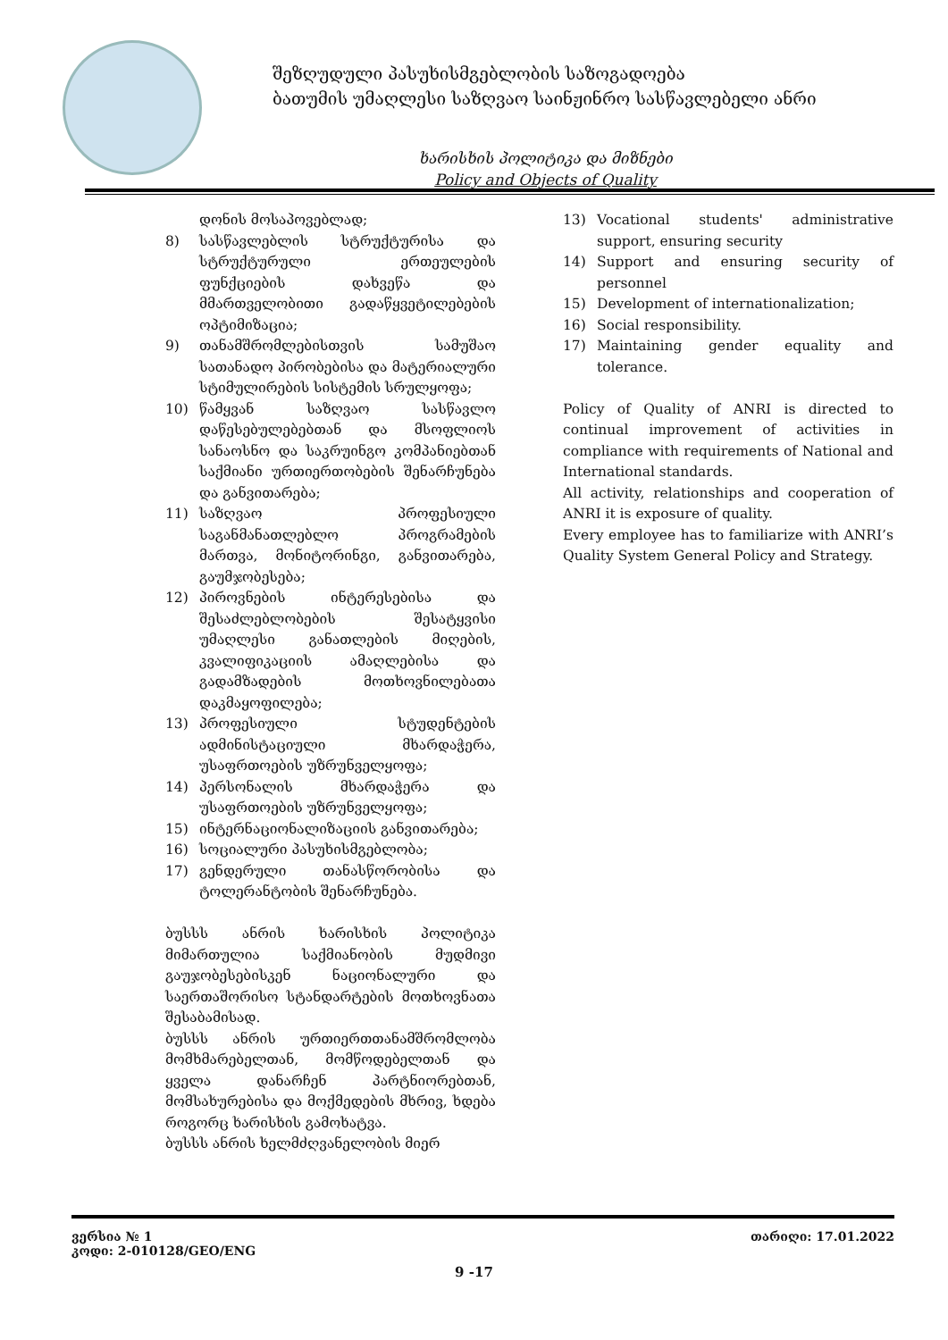შეზღუდული პასუხისმგებლობის საზოგადოება
ბათუმის უმაღლესი საზღვაო საინჟინრო სასწავლებელი ანრი
ხარისხის პოლიტიკა და მიზნები
Policy and Objects of Quality
დონის მოსაპოვებლად;
8) სასწავლებლის სტრუქტურისა და სტრუქტურული ერთეულების ფუნქციების დახვეწა და მმართველობითი გადაწყვეტილებების ოპტიმიზაცია;
9) თანამშრომლებისთვის სამუშაო სათანადო პირობებისა და მატერიალური სტიმულირების სისტემის სრულყოფა;
10) წამყვან საზღვაო სასწავლო დაწესებულებებთან და მსოფლიოს სანაოსნო და საკრუინგო კომპანიებთან საქმიანი ურთიერთობების შენარჩუნება და განვითარება;
11) საზღვაო პროფესიული საგანმანათლებლო პროგრამების მართვა, მონიტორინგი, განვითარება, გაუმჯობესება;
12) პიროვნების ინტერესებისა და შესაძლებლობების შესატყვისი უმაღლესი განათლების მიღების, კვალიფიკაციის ამაღლებისა და გადამზადების მოთხოვნილებათა დაკმაყოფილება;
13) პროფესიული სტუდენტების ადმინისტაციული მხარდაჭერა, უსაფრთოების უზრუნველყოფა;
14) პერსონალის მხარდაჭერა და უსაფრთოების უზრუნველყოფა;
15) ინტერნაციონალიზაციის განვითარება;
16) სოციალური პასუხისმგებლობა;
17) გენდერული თანასწორობისა და ტოლერანტობის შენარჩუნება.
ბუსსს ანრის ხარისხის პოლიტიკა მიმართულია საქმიანობის მუდმივი გაუჯობესებისკენ ნაციონალური და საერთაშორისო სტანდარტების მოთხოვნათა შესაბამისად.
ბუსსს ანრის ურთიერთთანამშრომლობა მომხმარებელთან, მომწოდებელთან და ყველა დანარჩენ პარტნიორებთან, მომსახურებისა და მოქმედების მხრივ, ხდება როგორც ხარისხის გამოხატვა.
ბუსსს ანრის ხელმძღვანელობის მიერ
13) Vocational students' administrative support, ensuring security
14) Support and ensuring security of personnel
15) Development of internationalization;
16) Social responsibility.
17) Maintaining gender equality and tolerance.
Policy of Quality of ANRI is directed to continual improvement of activities in compliance with requirements of National and International standards.
All activity, relationships and cooperation of ANRI it is exposure of quality.
Every employee has to familiarize with ANRI’s Quality System General Policy and Strategy.
ვერსია № 1
კოდი: 2-010128/GEO/ENG
თარიღი: 17.01.2022
9 -17